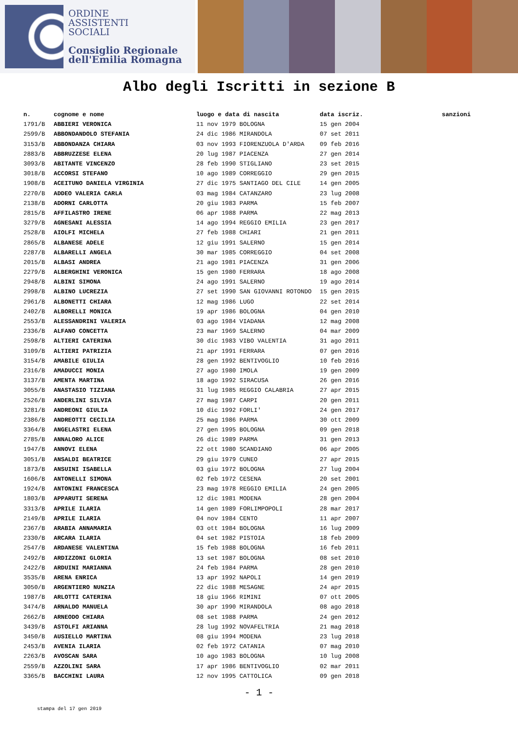ORDINE
ASSISTENTI
SOCIALI
Consiglio Regionale
dell'Emilia Romagna
Albo degli Iscritti in sezione B
| n. | cognome e nome | luogo e data di nascita | data iscriz. | sanzioni |
| --- | --- | --- | --- | --- |
| 1791/B | ABBIERI VERONICA | 11 nov 1979 BOLOGNA | 15 gen 2004 | |
| 2599/B | ABBONDANDOLO STEFANIA | 24 dic 1986 MIRANDOLA | 07 set 2011 | |
| 3153/B | ABBONDANZA CHIARA | 03 nov 1993 FIORENZUOLA D'ARDA | 09 feb 2016 | |
| 2883/B | ABBRUZZESE ELENA | 20 lug 1987 PIACENZA | 27 gen 2014 | |
| 3093/B | ABITANTE VINCENZO | 28 feb 1990 STIGLIANO | 23 set 2015 | |
| 3018/B | ACCORSI STEFANO | 10 ago 1989 CORREGGIO | 29 gen 2015 | |
| 1908/B | ACEITUNO DANIELA VIRGINIA | 27 dic 1975 SANTIAGO DEL CILE | 14 gen 2005 | |
| 2270/B | ADDEO VALERIA CARLA | 03 mag 1984 CATANZARO | 23 lug 2008 | |
| 2138/B | ADORNI CARLOTTA | 20 giu 1983 PARMA | 15 feb 2007 | |
| 2815/B | AFFILASTRO IRENE | 06 apr 1988 PARMA | 22 mag 2013 | |
| 3279/B | AGNESANI ALESSIA | 14 ago 1994 REGGIO EMILIA | 23 gen 2017 | |
| 2528/B | AIOLFI MICHELA | 27 feb 1988 CHIARI | 21 gen 2011 | |
| 2865/B | ALBANESE ADELE | 12 giu 1991 SALERNO | 15 gen 2014 | |
| 2287/B | ALBARELLI ANGELA | 30 mar 1985 CORREGGIO | 04 set 2008 | |
| 2015/B | ALBASI ANDREA | 21 ago 1981 PIACENZA | 31 gen 2006 | |
| 2279/B | ALBERGHINI VERONICA | 15 gen 1980 FERRARA | 18 ago 2008 | |
| 2948/B | ALBINI SIMONA | 24 ago 1991 SALERNO | 19 ago 2014 | |
| 2998/B | ALBINO LUCREZIA | 27 set 1990 SAN GIOVANNI ROTONDO | 15 gen 2015 | |
| 2961/B | ALBONETTI CHIARA | 12 mag 1986 LUGO | 22 set 2014 | |
| 2402/B | ALBORELLI MONICA | 19 apr 1986 BOLOGNA | 04 gen 2010 | |
| 2553/B | ALESSANDRINI VALERIA | 03 ago 1984 VIADANA | 12 mag 2008 | |
| 2336/B | ALFANO CONCETTA | 23 mar 1969 SALERNO | 04 mar 2009 | |
| 2598/B | ALTIERI CATERINA | 30 dic 1983 VIBO VALENTIA | 31 ago 2011 | |
| 3109/B | ALTIERI PATRIZIA | 21 apr 1991 FERRARA | 07 gen 2016 | |
| 3154/B | AMABILE GIULIA | 28 gen 1992 BENTIVOGLIO | 10 feb 2016 | |
| 2316/B | AMADUCCI MONIA | 27 ago 1980 IMOLA | 19 gen 2009 | |
| 3137/B | AMENTA MARTINA | 18 ago 1992 SIRACUSA | 26 gen 2016 | |
| 3055/B | ANASTASIO TIZIANA | 31 lug 1985 REGGIO CALABRIA | 27 apr 2015 | |
| 2526/B | ANDERLINI SILVIA | 27 mag 1987 CARPI | 20 gen 2011 | |
| 3281/B | ANDREONI GIULIA | 10 dic 1992 FORLI' | 24 gen 2017 | |
| 2386/B | ANDREOTTI CECILIA | 25 mag 1986 PARMA | 30 ott 2009 | |
| 3364/B | ANGELASTRI ELENA | 27 gen 1995 BOLOGNA | 09 gen 2018 | |
| 2785/B | ANNALORO ALICE | 26 dic 1989 PARMA | 31 gen 2013 | |
| 1947/B | ANNOVI ELENA | 22 ott 1980 SCANDIANO | 06 apr 2005 | |
| 3051/B | ANSALDI BEATRICE | 29 giu 1979 CUNEO | 27 apr 2015 | |
| 1873/B | ANSUINI ISABELLA | 03 giu 1972 BOLOGNA | 27 lug 2004 | |
| 1606/B | ANTONELLI SIMONA | 02 feb 1972 CESENA | 20 set 2001 | |
| 1924/B | ANTONINI FRANCESCA | 23 mag 1978 REGGIO EMILIA | 24 gen 2005 | |
| 1803/B | APPARUTI SERENA | 12 dic 1981 MODENA | 28 gen 2004 | |
| 3313/B | APRILE ILARIA | 14 gen 1989 FORLIMPOPOLI | 28 mar 2017 | |
| 2149/B | APRILE ILARIA | 04 nov 1984 CENTO | 11 apr 2007 | |
| 2367/B | ARABIA ANNAMARIA | 03 ott 1984 BOLOGNA | 16 lug 2009 | |
| 2330/B | ARCARA ILARIA | 04 set 1982 PISTOIA | 18 feb 2009 | |
| 2547/B | ARDANESE VALENTINA | 15 feb 1988 BOLOGNA | 16 feb 2011 | |
| 2492/B | ARDIZZONI GLORIA | 13 set 1987 BOLOGNA | 08 set 2010 | |
| 2422/B | ARDUINI MARIANNA | 24 feb 1984 PARMA | 28 gen 2010 | |
| 3535/B | ARENA ENRICA | 13 apr 1992 NAPOLI | 14 gen 2019 | |
| 3050/B | ARGENTIERO NUNZIA | 22 dic 1988 MESAGNE | 24 apr 2015 | |
| 1987/B | ARLOTTI CATERINA | 18 giu 1966 RIMINI | 07 ott 2005 | |
| 3474/B | ARNALDO MANUELA | 30 apr 1990 MIRANDOLA | 08 ago 2018 | |
| 2662/B | ARNEODO CHIARA | 08 set 1988 PARMA | 24 gen 2012 | |
| 3439/B | ASTOLFI ARIANNA | 28 lug 1992 NOVAFELTRIA | 21 mag 2018 | |
| 3450/B | AUSIELLO MARTINA | 08 giu 1994 MODENA | 23 lug 2018 | |
| 2453/B | AVENIA ILARIA | 02 feb 1972 CATANIA | 07 mag 2010 | |
| 2263/B | AVOSCAN SARA | 10 ago 1983 BOLOGNA | 10 lug 2008 | |
| 2559/B | AZZOLINI SARA | 17 apr 1986 BENTIVOGLIO | 02 mar 2011 | |
| 3365/B | BACCHINI LAURA | 12 nov 1995 CATTOLICA | 09 gen 2018 | |
- 1 -
stampa del 17 gen 2019